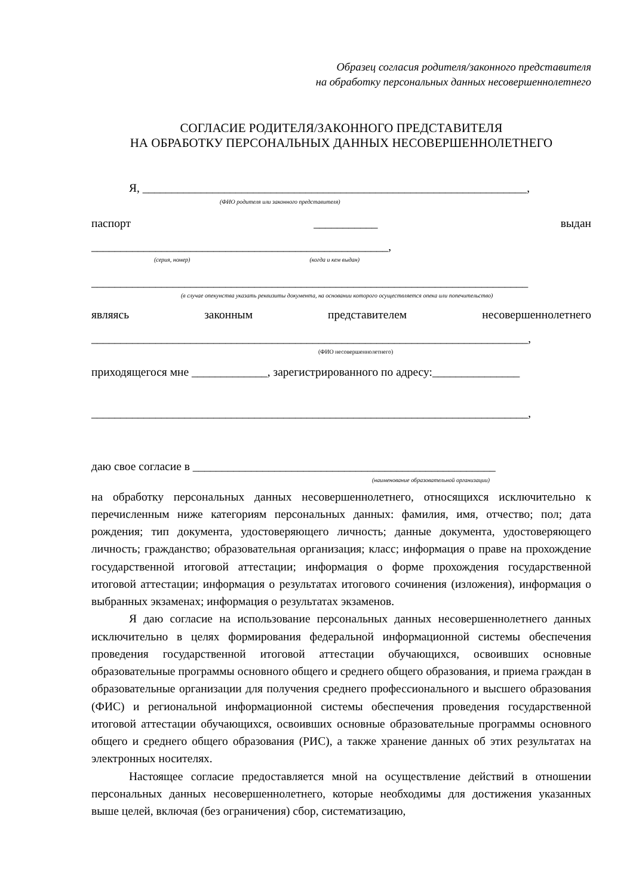Образец согласия родителя/законного представителя
на обработку персональных данных несовершеннолетнего
СОГЛАСИЕ РОДИТЕЛЯ/ЗАКОННОГО ПРЕДСТАВИТЕЛЯ
НА ОБРАБОТКУ ПЕРСОНАЛЬНЫХ ДАННЫХ НЕСОВЕРШЕННОЛЕТНЕГО
Я, __________________________________________________________________,
(ФИО родителя или законного представителя)
паспорт ___________ выдан
___________________________________________________,
(серия, номер) (когда и кем выдан)
___________________________________________________________________________
(в случае опекунства указать реквизиты документа, на основании которого осуществляется опека или попечительство)
являясь законным представителем несовершеннолетнего
___________________________________________________________________________,
(ФИО несовершеннолетнего)
приходящегося мне _____________, зарегистрированного по адресу:_______________
___________________________________________________________________________,
даю свое согласие в ____________________________________________________
(наименование образовательной организации)
на обработку персональных данных несовершеннолетнего, относящихся исключительно к перечисленным ниже категориям персональных данных: фамилия, имя, отчество; пол; дата рождения; тип документа, удостоверяющего личность; данные документа, удостоверяющего личность; гражданство; образовательная организация; класс; информация о праве на прохождение государственной итоговой аттестации; информация о форме прохождения государственной итоговой аттестации; информация о результатах итогового сочинения (изложения), информация о выбранных экзаменах; информация о результатах экзаменов.
Я даю согласие на использование персональных данных несовершеннолетнего данных исключительно в целях формирования федеральной информационной системы обеспечения проведения государственной итоговой аттестации обучающихся, освоивших основные образовательные программы основного общего и среднего общего образования, и приема граждан в образовательные организации для получения среднего профессионального и высшего образования (ФИС) и региональной информационной системы обеспечения проведения государственной итоговой аттестации обучающихся, освоивших основные образовательные программы основного общего и среднего общего образования (РИС), а также хранение данных об этих результатах на электронных носителях.
Настоящее согласие предоставляется мной на осуществление действий в отношении персональных данных несовершеннолетнего, которые необходимы для достижения указанных выше целей, включая (без ограничения) сбор, систематизацию,